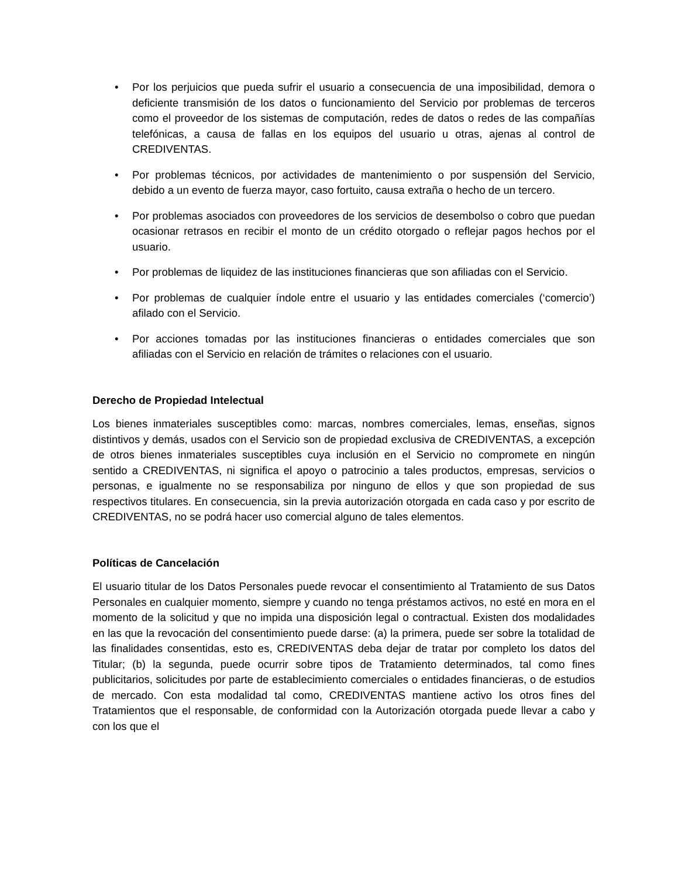• Por los perjuicios que pueda sufrir el usuario a consecuencia de una imposibilidad, demora o deficiente transmisión de los datos o funcionamiento del Servicio por problemas de terceros como el proveedor de los sistemas de computación, redes de datos o redes de las compañías telefónicas, a causa de fallas en los equipos del usuario u otras, ajenas al control de CREDIVENTAS.
• Por problemas técnicos, por actividades de mantenimiento o por suspensión del Servicio, debido a un evento de fuerza mayor, caso fortuito, causa extraña o hecho de un tercero.
• Por problemas asociados con proveedores de los servicios de desembolso o cobro que puedan ocasionar retrasos en recibir el monto de un crédito otorgado o reflejar pagos hechos por el usuario.
• Por problemas de liquidez de las instituciones financieras que son afiliadas con el Servicio.
• Por problemas de cualquier índole entre el usuario y las entidades comerciales (‘comercio’) afilado con el Servicio.
• Por acciones tomadas por las instituciones financieras o entidades comerciales que son afiliadas con el Servicio en relación de trámites o relaciones con el usuario.
Derecho de Propiedad Intelectual
Los bienes inmateriales susceptibles como: marcas, nombres comerciales, lemas, enseñas, signos distintivos y demás, usados con el Servicio son de propiedad exclusiva de CREDIVENTAS, a excepción de otros bienes inmateriales susceptibles cuya inclusión en el Servicio no compromete en ningún sentido a CREDIVENTAS, ni significa el apoyo o patrocinio a tales productos, empresas, servicios o personas, e igualmente no se responsabiliza por ninguno de ellos y que son propiedad de sus respectivos titulares. En consecuencia, sin la previa autorización otorgada en cada caso y por escrito de CREDIVENTAS, no se podrá hacer uso comercial alguno de tales elementos.
Políticas de Cancelación
El usuario titular de los Datos Personales puede revocar el consentimiento al Tratamiento de sus Datos Personales en cualquier momento, siempre y cuando no tenga préstamos activos, no esté en mora en el momento de la solicitud y que no impida una disposición legal o contractual. Existen dos modalidades en las que la revocación del consentimiento puede darse: (a) la primera, puede ser sobre la totalidad de las finalidades consentidas, esto es, CREDIVENTAS deba dejar de tratar por completo los datos del Titular; (b) la segunda, puede ocurrir sobre tipos de Tratamiento determinados, tal como fines publicitarios, solicitudes por parte de establecimiento comerciales o entidades financieras, o de estudios de mercado. Con esta modalidad tal como, CREDIVENTAS mantiene activo los otros fines del Tratamientos que el responsable, de conformidad con la Autorización otorgada puede llevar a cabo y con los que el